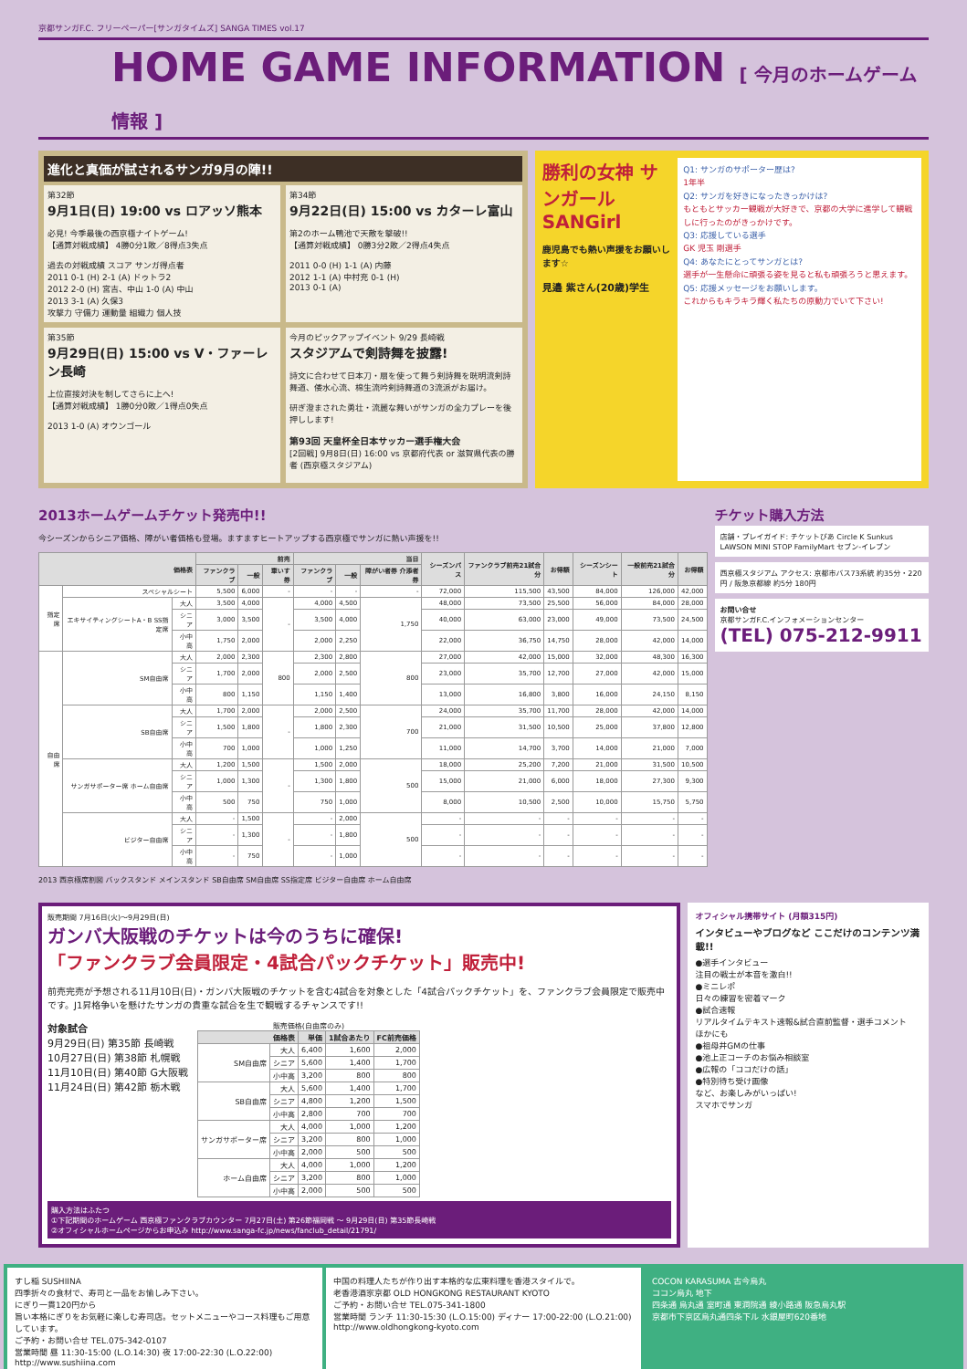京都サンガF.C. フリーペーパー[サンガタイムズ] SANGA TIMES vol.17
HOME GAME INFORMATION [ 今月のホームゲーム情報 ]
進化と真価が試されるサンガ9月の陣!!
第32節
9月1日(日) 19:00 vs ロアッソ熊本
必見! 今季最後の西京極ナイトゲーム!
【通算対戦成績】 4勝0分1敗／8得点3失点
過去の対戦成績 スコア サンガ得点者
2011 0-1 (H) 2-1 (A) ドゥトラ2
2012 2-0 (H) 宮吉、中山 1-0 (A) 中山
2013 3-1 (A) 久保3
攻撃力 守備力 運動量 組織力 個人技
第34節
9月22日(日) 15:00 vs カターレ富山
第2のホーム鴨池で天敵を撃破!!
【通算対戦成績】 0勝3分2敗／2得点4失点
2011 0-0 (H) 1-1 (A) 内藤
2012 1-1 (A) 中村充 0-1 (H)
2013 0-1 (A)
第35節
9月29日(日) 15:00 vs V・ファーレン長崎
上位直接対決を制してさらに上へ!
【通算対戦成績】 1勝0分0敗／1得点0失点
2013 1-0 (A) オウンゴール
今月のピックアップイベント 9/29 長崎戦
スタジアムで剣詩舞を披露!
詩文に合わせて日本刀・扇を使って舞う剣詩舞を晄明流剣詩舞道、倭水心流、棉生流吟剣詩舞道の3流派がお届け。
研ぎ澄まされた勇壮・流麗な舞いがサンガの全力プレーを後押しします!
第93回 天皇杯全日本サッカー選手権大会
[2回戦] 9月8日(日) 16:00 vs 京都府代表 or 滋賀県代表の勝者 (西京極スタジアム)
勝利の女神 サンガール SANGirl
鹿児島でも熱い声援をお願いします☆
見邉 紫さん(20歳)学生
Q1: サンガのサポーター歴は?
1年半
Q2: サンガを好きになったきっかけは?
もともとサッカー観戦が大好きで、京都の大学に進学して観戦しに行ったのがきっかけです。
Q3: 応援している選手
GK 児玉 剛選手
Q4: あなたにとってサンガとは?
選手が一生懸命に頑張る姿を見ると私も頑張ろうと思えます。
Q5: 応援メッセージをお願いします。
これからもキラキラ輝く私たちの原動力でいて下さい!
2013ホームゲームチケット発売中!!
今シーズンからシニア価格、障がい者価格も登場。ますますヒートアップする西京極でサンガに熱い声援を!!
| 価格表 | | | 前売 | | | 当日 | | | シーズンパス | ファンクラブ前売21試合分 | お得額 | シーズンシート | 一般前売21試合分 | お得額 |
| --- | --- | --- | --- | --- | --- | --- | --- | --- | --- | --- | --- | --- | --- | --- |
| | | | ファンクラブ | 一般 | 車いす券 | ファンクラブ | 一般 | 障がい者券 介添者券 | | | | | | |
| 指定席 | スペシャルシート | | 5,500 | 6,000 | - | - | - | - | 72,000 | 115,500 | 43,500 | 84,000 | 126,000 | 42,000 |
| | エキサイティングシートA・B SS指定席 | 大人 | 3,500 | 4,000 | - | 4,000 | 4,500 | 1,750 | 48,000 | 73,500 | 25,500 | 56,000 | 84,000 | 28,000 |
| | | シニア | 3,000 | 3,500 | | 3,500 | 4,000 | | 40,000 | 63,000 | 23,000 | 49,000 | 73,500 | 24,500 |
| | | 小中高 | 1,750 | 2,000 | | 2,000 | 2,250 | | 22,000 | 36,750 | 14,750 | 28,000 | 42,000 | 14,000 |
| 自由席 | SM自由席 | 大人 | 2,000 | 2,300 | 800 | 2,300 | 2,800 | 800 | 27,000 | 42,000 | 15,000 | 32,000 | 48,300 | 16,300 |
| | | シニア | 1,700 | 2,000 | | 2,000 | 2,500 | | 23,000 | 35,700 | 12,700 | 27,000 | 42,000 | 15,000 |
| | | 小中高 | 800 | 1,150 | | 1,150 | 1,400 | | 13,000 | 16,800 | 3,800 | 16,000 | 24,150 | 8,150 |
| | SB自由席 | 大人 | 1,700 | 2,000 | - | 2,000 | 2,500 | 700 | 24,000 | 35,700 | 11,700 | 28,000 | 42,000 | 14,000 |
| | | シニア | 1,500 | 1,800 | | 1,800 | 2,300 | | 21,000 | 31,500 | 10,500 | 25,000 | 37,800 | 12,800 |
| | | 小中高 | 700 | 1,000 | | 1,000 | 1,250 | | 11,000 | 14,700 | 3,700 | 14,000 | 21,000 | 7,000 |
| | サンガサポーター席 ホーム自由席 | 大人 | 1,200 | 1,500 | - | 1,500 | 2,000 | 500 | 18,000 | 25,200 | 7,200 | 21,000 | 31,500 | 10,500 |
| | | シニア | 1,000 | 1,300 | | 1,300 | 1,800 | | 15,000 | 21,000 | 6,000 | 18,000 | 27,300 | 9,300 |
| | | 小中高 | 500 | 750 | | 750 | 1,000 | | 8,000 | 10,500 | 2,500 | 10,000 | 15,750 | 5,750 |
| | ビジター自由席 | 大人 | - | 1,500 | - | - | 2,000 | 500 | - | - | - | - | - | - |
| | | シニア | - | 1,300 | | - | 1,800 | | - | - | - | - | - | - |
| | | 小中高 | - | 750 | | - | 1,000 | | - | - | - | - | - | - |
2013 西京極席割図 バックスタンド メインスタンド SB自由席 SM自由席 SS指定席 ビジター自由席 ホーム自由席
チケット購入方法
店舗・プレイガイド: チケットぴあ Circle K Sunkus LAWSON MINI STOP FamilyMart セブン-イレブン
西京極スタジアム アクセス: 京都市バス73系統 約35分・220円 / 阪急京都線 約5分 180円
お問い合せ
京都サンガF.C.インフォメーションセンター
(TEL) 075-212-9911
販売期間 7月16日(火)〜9月29日(日)
ガンバ大阪戦のチケットは今のうちに確保!
「ファンクラブ会員限定・4試合パックチケット」販売中!
前売完売が予想される11月10日(日)・ガンバ大阪戦のチケットを含む4試合を対象とした「4試合パックチケット」を、ファンクラブ会員限定で販売中です。J1昇格争いを懸けたサンガの貴重な試合を生で観戦するチャンスです!!
対象試合
9月29日(日) 第35節 長崎戦
10月27日(日) 第38節 札幌戦
11月10日(日) 第40節 G大阪戦
11月24日(日) 第42節 栃木戦
販売価格(自由席のみ)
| 価格表 | | 単価 | 1試合あたり | FC前売価格 |
| --- | --- | --- | --- | --- |
| SM自由席 | 大人 | 6,400 | 1,600 | 2,000 |
| | シニア | 5,600 | 1,400 | 1,700 |
| | 小中高 | 3,200 | 800 | 800 |
| SB自由席 | 大人 | 5,600 | 1,400 | 1,700 |
| | シニア | 4,800 | 1,200 | 1,500 |
| | 小中高 | 2,800 | 700 | 700 |
| サンガサポーター席 | 大人 | 4,000 | 1,000 | 1,200 |
| | シニア | 3,200 | 800 | 1,000 |
| | 小中高 | 2,000 | 500 | 500 |
| ホーム自由席 | 大人 | 4,000 | 1,000 | 1,200 |
| | シニア | 3,200 | 800 | 1,000 |
| | 小中高 | 2,000 | 500 | 500 |
購入方法はふたつ
①下記期間のホームゲーム 西京極ファンクラブカウンター 7月27日(土) 第26節福岡戦 〜 9月29日(日) 第35節長崎戦
②オフィシャルホームページからお申込み http://www.sanga-fc.jp/news/fanclub_detail/21791/
オフィシャル携帯サイト (月額315円)
インタビューやブログなど ここだけのコンテンツ満載!!
●選手インタビュー
注目の戦士が本音を激白!!
●ミニレポ
日々の練習を密着マーク
●試合速報
リアルタイムテキスト速報&試合直前監督・選手コメント
ほかにも
●祖母井GMの仕事
●池上正コーチのお悩み相談室
●広報の「ココだけの話」
●特別待ち受け画像
など、お楽しみがいっぱい!
スマホでサンガ
すし稲 SUSHIINA
四季折々の食材で、寿司と一品をお愉しみ下さい。
にぎり一貫120円から
旨い本格にぎりをお気軽に楽しむ寿司店。セットメニューやコース料理もご用意しています。
ご予約・お問い合せ TEL.075-342-0107
営業時間 昼 11:30-15:00 (L.O.14:30) 夜 17:00-22:30 (L.O.22:00)
http://www.sushiina.com
中国の料理人たちが作り出す本格的な広東料理を香港スタイルで。
老香港酒家京都 OLD HONGKONG RESTAURANT KYOTO
ご予約・お問い合せ TEL.075-341-1800
営業時間 ランチ 11:30-15:30 (L.O.15:00) ディナー 17:00-22:00 (L.O.21:00)
http://www.oldhongkong-kyoto.com
COCON KARASUMA 古今烏丸
ココン烏丸 地下
四条通 烏丸通 室町通 東洞院通 綾小路通 阪急烏丸駅
京都市下京区烏丸通四条下ル 水銀屋町620番地